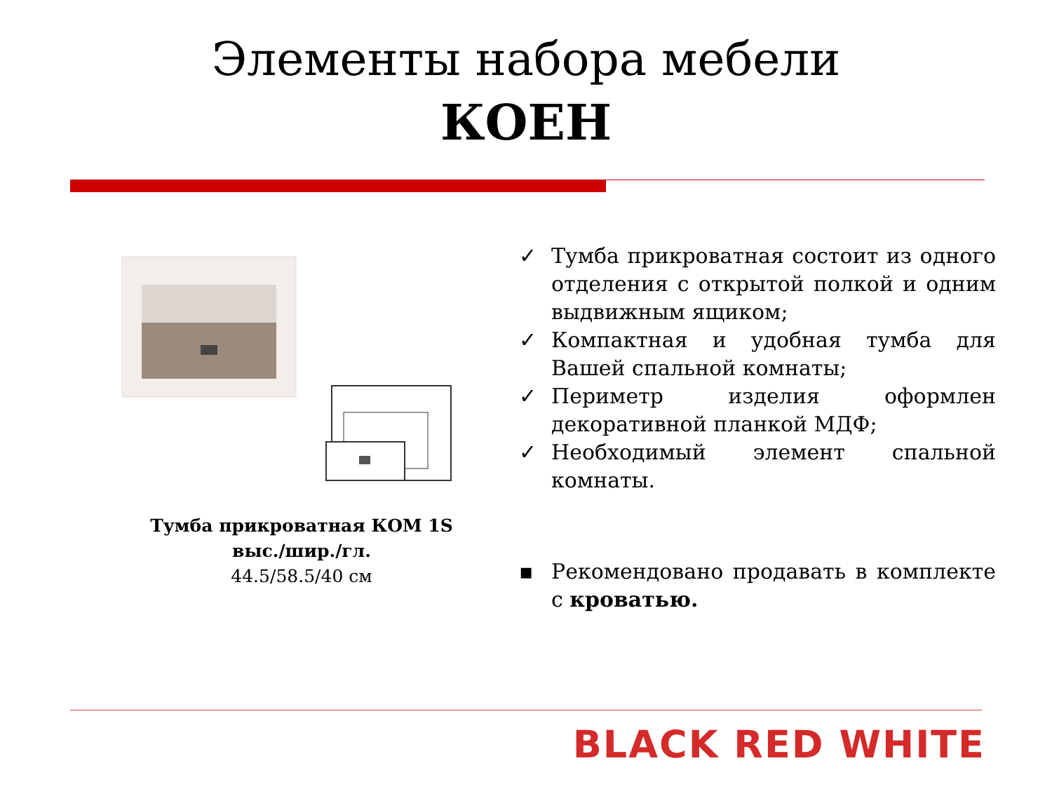Элементы набора мебели
КОЕН
Тумба прикроватная КОМ 1S
выс./шир./гл.
44.5/58.5/40 см
✓ Тумба прикроватная состоит из одного отделения с открытой полкой и одним выдвижным ящиком;
✓ Компактная и удобная тумба для Вашей спальной комнаты;
✓ Периметр изделия оформлен декоративной планкой МДФ;
✓ Необходимый элемент спальной комнаты.
▪ Рекомендовано продавать в комплекте с кроватью.
BLACK RED WHITE